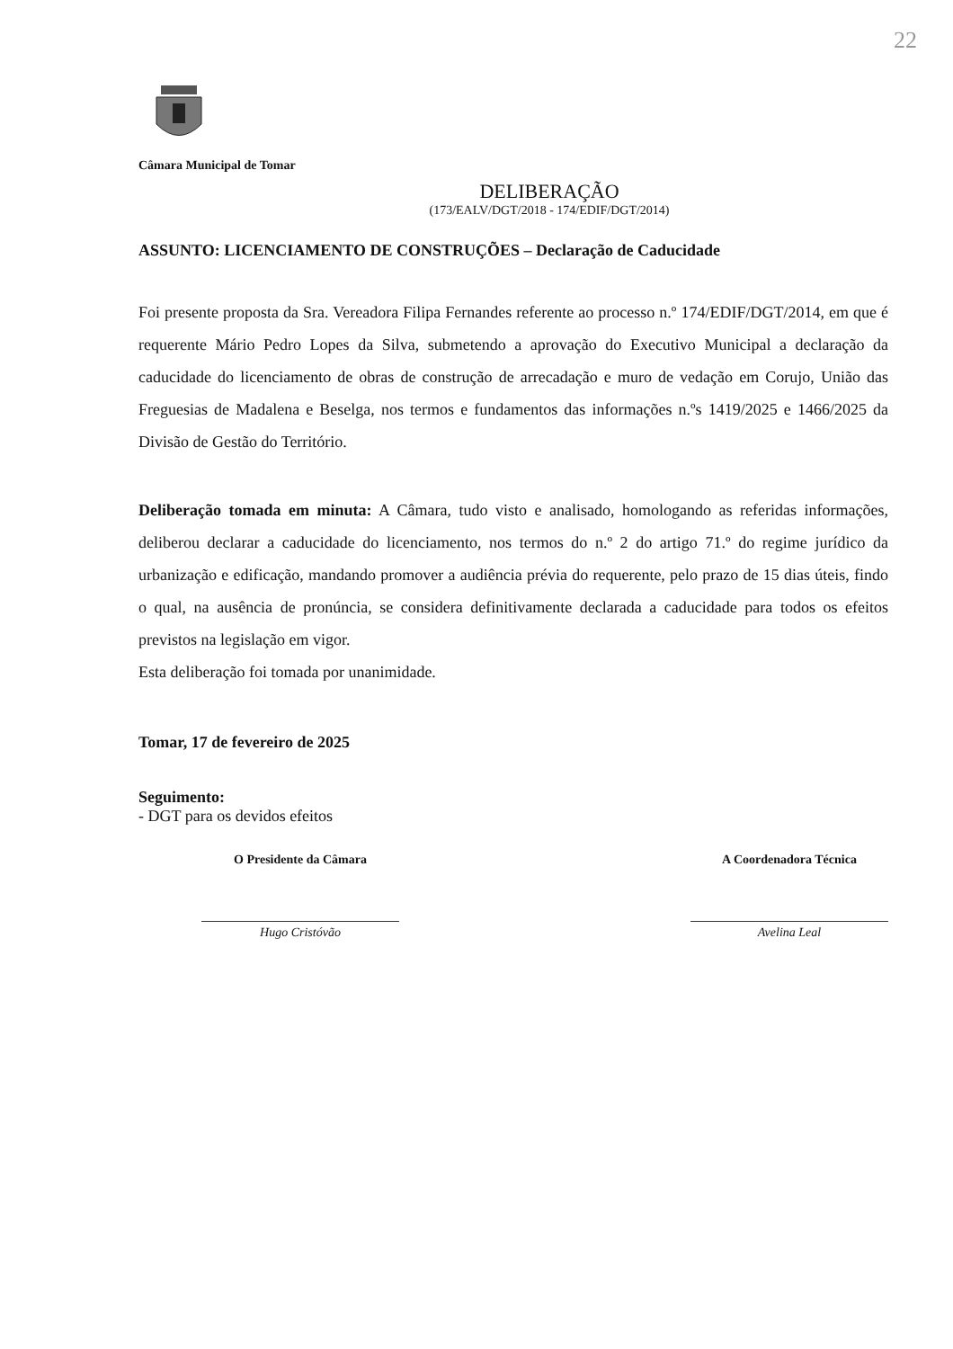22
Câmara Municipal de Tomar
DELIBERAÇÃO
(173/EALV/DGT/2018 - 174/EDIF/DGT/2014)
ASSUNTO: LICENCIAMENTO DE CONSTRUÇÕES – Declaração de Caducidade
Foi presente proposta da Sra. Vereadora Filipa Fernandes referente ao processo n.º 174/EDIF/DGT/2014, em que é requerente Mário Pedro Lopes da Silva, submetendo a aprovação do Executivo Municipal a declaração da caducidade do licenciamento de obras de construção de arrecadação e muro de vedação em Corujo, União das Freguesias de Madalena e Beselga, nos termos e fundamentos das informações n.ºs 1419/2025 e 1466/2025 da Divisão de Gestão do Território.
Deliberação tomada em minuta: A Câmara, tudo visto e analisado, homologando as referidas informações, deliberou declarar a caducidade do licenciamento, nos termos do n.º 2 do artigo 71.º do regime jurídico da urbanização e edificação, mandando promover a audiência prévia do requerente, pelo prazo de 15 dias úteis, findo o qual, na ausência de pronúncia, se considera definitivamente declarada a caducidade para todos os efeitos previstos na legislação em vigor.
Esta deliberação foi tomada por unanimidade.
Tomar, 17 de fevereiro de 2025
Seguimento:
- DGT para os devidos efeitos
O Presidente da Câmara
Hugo Cristóvão
A Coordenadora Técnica
Avelina Leal